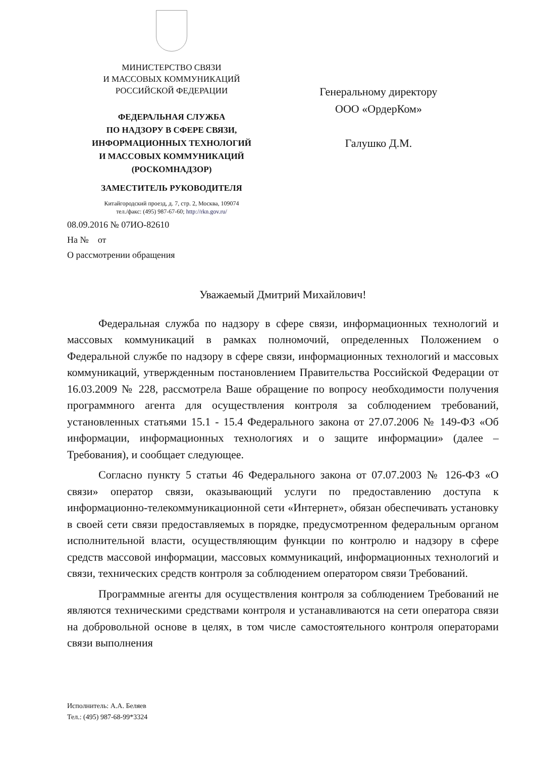МИНИСТЕРСТВО СВЯЗИ
И МАССОВЫХ КОММУНИКАЦИЙ
РОССИЙСКОЙ ФЕДЕРАЦИИ
ФЕДЕРАЛЬНАЯ СЛУЖБА
ПО НАДЗОРУ В СФЕРЕ СВЯЗИ,
ИНФОРМАЦИОННЫХ ТЕХНОЛОГИЙ
И МАССОВЫХ КОММУНИКАЦИЙ
(РОСКОМНАДЗОР)
ЗАМЕСТИТЕЛЬ РУКОВОДИТЕЛЯ
Китайгородский проезд, д. 7, стр. 2, Москва, 109074
тел./факс: (495) 987-67-60; http://rkn.gov.ru/
Генеральному директору
ООО «ОрдерКом»
Галушко Д.М.
08.09.2016 № 07ИО-82610
На № от
О рассмотрении обращения
Уважаемый Дмитрий Михайлович!
Федеральная служба по надзору в сфере связи, информационных технологий и массовых коммуникаций в рамках полномочий, определенных Положением о Федеральной службе по надзору в сфере связи, информационных технологий и массовых коммуникаций, утвержденным постановлением Правительства Российской Федерации от 16.03.2009 № 228, рассмотрела Ваше обращение по вопросу необходимости получения программного агента для осуществления контроля за соблюдением требований, установленных статьями 15.1 - 15.4 Федерального закона от 27.07.2006 № 149-ФЗ «Об информации, информационных технологиях и о защите информации» (далее – Требования), и сообщает следующее.
Согласно пункту 5 статьи 46 Федерального закона от 07.07.2003 № 126-ФЗ «О связи» оператор связи, оказывающий услуги по предоставлению доступа к информационно-телекоммуникационной сети «Интернет», обязан обеспечивать установку в своей сети связи предоставляемых в порядке, предусмотренном федеральным органом исполнительной власти, осуществляющим функции по контролю и надзору в сфере средств массовой информации, массовых коммуникаций, информационных технологий и связи, технических средств контроля за соблюдением оператором связи Требований.
Программные агенты для осуществления контроля за соблюдением Требований не являются техническими средствами контроля и устанавливаются на сети оператора связи на добровольной основе в целях, в том числе самостоятельного контроля операторами связи выполнения
Исполнитель: А.А. Беляев
Тел.: (495) 987-68-99*3324